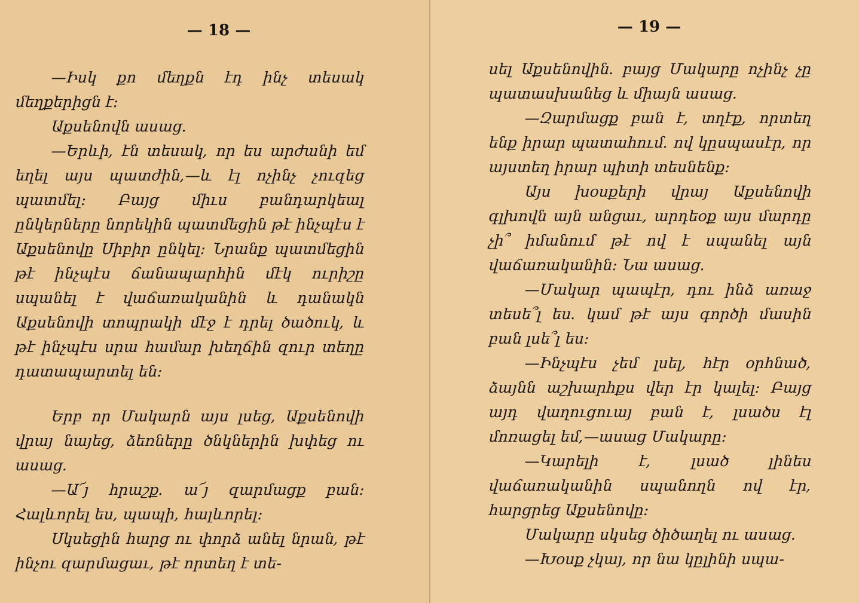— 18 —
—Իսկ քո մեղքն էդ ինչ տեսակ մեղքերիցն է։
Աքսենովն ասաց.
—Երևի, էն տեսակ, որ ես արժանի եմ եղել այս պատժին,—և էլ ոչինչ չուզեց պատմել։ Բայց միւս բանդարկեալ ընկերները նորեկին պատմեցին թէ ինչպէս է Աքսենովը Սիբիր ընկել։ Նրանք պատմեցին թէ ինչպէս ճանապարհին մէկ ուրիշը սպանել է վաճառականին և դանակն Աքսենովի տոպրակի մէջ է դրել ծածուկ, և թէ ինչպէս սրա համար խեղճին զուր տեղը դատապարտել են։
Երբ որ Մակարն այս լսեց, Աքսենովի վրայ նայեց, ձեռները ծնկներին խփեց ու ասաց.
—Ա՜յ հրաշք. ա՜յ զարմացք բան։ Հալևորել ես, պապի, հալևորել։
Սկսեցին հարց ու փորձ անել նրան, թէ ինչու զարմացաւ, թէ որտեղ է տե-
— 19 —
սել Աքսենովին. բայց Մակարը ոչինչ չը պատասխանեց և միայն ասաց.
—Զարմացք բան է, տղէք, որտեղ ենք իրար պատահում. ով կըսպասէր, որ այստեղ իրար պիտի տեսնենք։
Այս խօսքերի վրայ Աքսենովի գլխովն այն անցաւ, արդեօք այս մարդը չի՞ իմանում թէ ով է սպանել այն վաճառականին։ Նա ասաց.
—Մակար պապէր, դու ինձ առաջ տեսե՞լ ես. կամ թէ այս գործի մասին բան լսե՞լ ես։
—Ինչպէս չեմ լսել, հէր օրհնած, ձայնն աշխարհքս վեր էր կալել։ Բայց այդ վաղուցուայ բան է, լսածս էլ մոռացել եմ,—ասաց Մակարը։
—Կարելի է, լսած լինես վաճառականին սպանողն ով էր, հարցրեց Աքսենովը։
Մակարը սկսեց ծիծաղել ու ասաց.
—Խօսք չկայ, որ նա կըլինի սպա-